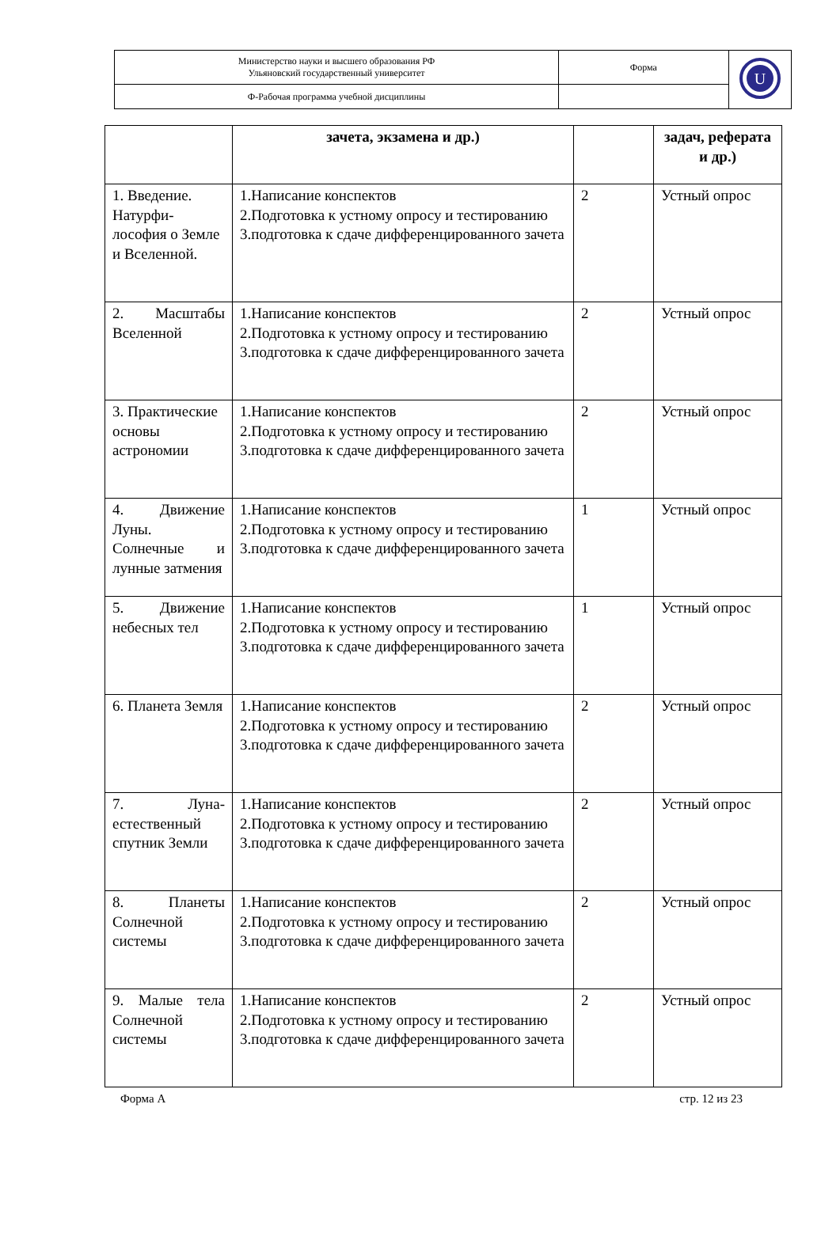| Министерство науки и высшего образования РФ Ульяновский государственный университет | Форма | U |
| Ф-Рабочая программа учебной дисциплины | | |
| | зачета, экзамена и др.) | | задач, реферата и др.) |
| 1. Введение. Натурфи-лософия о Земле и Вселенной. | 1.Написание конспектов 2.Подготовка к устному опросу и тестированию 3.подготовка к сдаче дифференцированного зачета | 2 | Устный опрос |
| 2. Масштабы Вселенной | 1.Написание конспектов 2.Подготовка к устному опросу и тестированию 3.подготовка к сдаче дифференцированного зачета | 2 | Устный опрос |
| 3. Практические основы астрономии | 1.Написание конспектов 2.Подготовка к устному опросу и тестированию 3.подготовка к сдаче дифференцированного зачета | 2 | Устный опрос |
| 4. Движение Луны. Солнечные и лунные затмения | 1.Написание конспектов 2.Подготовка к устному опросу и тестированию 3.подготовка к сдаче дифференцированного зачета | 1 | Устный опрос |
| 5. Движение небесных тел | 1.Написание конспектов 2.Подготовка к устному опросу и тестированию 3.подготовка к сдаче дифференцированного зачета | 1 | Устный опрос |
| 6. Планета Земля | 1.Написание конспектов 2.Подготовка к устному опросу и тестированию 3.подготовка к сдаче дифференцированного зачета | 2 | Устный опрос |
| 7. Луна-естественный спутник Земли | 1.Написание конспектов 2.Подготовка к устному опросу и тестированию 3.подготовка к сдаче дифференцированного зачета | 2 | Устный опрос |
| 8. Планеты Солнечной системы | 1.Написание конспектов 2.Подготовка к устному опросу и тестированию 3.подготовка к сдаче дифференцированного зачета | 2 | Устный опрос |
| 9. Малые тела Солнечной системы | 1.Написание конспектов 2.Подготовка к устному опросу и тестированию 3.подготовка к сдаче дифференцированного зачета | 2 | Устный опрос |
Форма А стр. 12 из 23